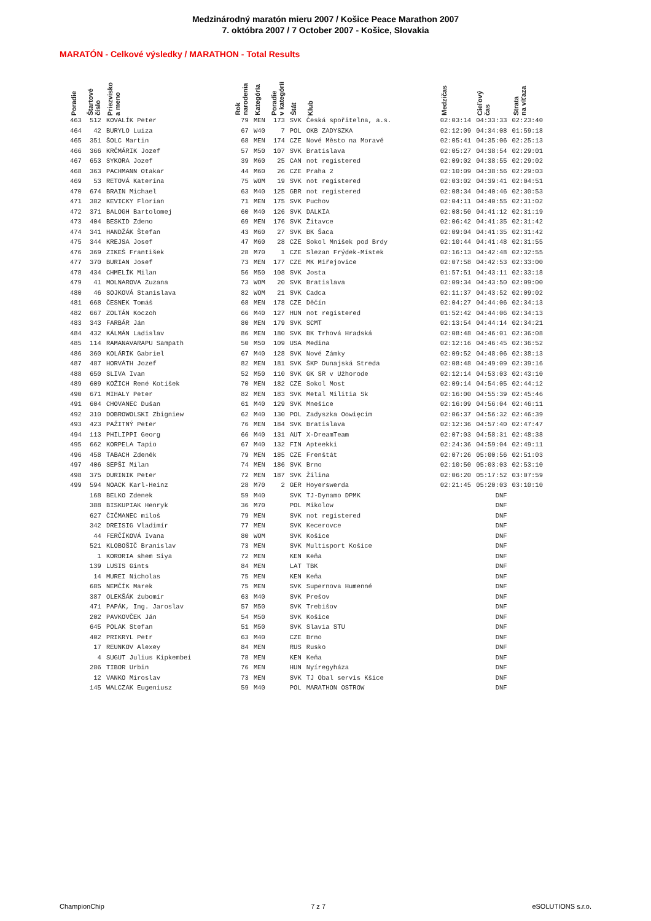Medzinárodný maratón mieru 2007 / Košice Peace Marathon 2007
7. októbra 2007 / 7 October 2007 - Košice, Slovakia
MARATÓN - Celkové výsledky / MARATHON - Total Results
| Poradie | Štartové číslo | Priezvisko a meno | Rok narodenia | Kategória | Poradie v kategórii | Štát | Klub | Medzičas | Cieľový čas | Strata na víťaza |
| --- | --- | --- | --- | --- | --- | --- | --- | --- | --- | --- |
| 463 | 512 | KOVALÍK Peter | 79 | MEN | 173 | SVK | Česká spořitelna, a.s. | 02:03:14 | 04:33:33 | 02:23:40 |
| 464 | 42 | BURYLO Luiza | 67 | W40 | 7 | POL | OKB ZADYSZKA | 02:12:09 | 04:34:08 | 01:59:18 |
| 465 | 351 | ŠOLC Martin | 68 | MEN | 174 | CZE | Nové Město na Moravě | 02:05:41 | 04:35:06 | 02:25:13 |
| 466 | 366 | KRČMÁRIK Jozef | 57 | M50 | 107 | SVK | Bratislava | 02:05:27 | 04:38:54 | 02:29:01 |
| 467 | 653 | SYKORA Jozef | 39 | M60 | 25 | CAN | not registered | 02:09:02 | 04:38:55 | 02:29:02 |
| 468 | 363 | PACHMANN Otakar | 44 | M60 | 26 | CZE | Praha 2 | 02:10:09 | 04:38:56 | 02:29:03 |
| 469 | 53 | RETOVÁ Katerina | 75 | WOM | 19 | SVK | not registered | 02:03:02 | 04:39:41 | 02:04:51 |
| 470 | 674 | BRAIN Michael | 63 | M40 | 125 | GBR | not registered | 02:08:34 | 04:40:46 | 02:30:53 |
| 471 | 382 | KEVICKY Florian | 71 | MEN | 175 | SVK | Puchov | 02:04:11 | 04:40:55 | 02:31:02 |
| 472 | 371 | BALOGH Bartolomej | 60 | M40 | 126 | SVK | DALKIA | 02:08:50 | 04:41:12 | 02:31:19 |
| 473 | 404 | BESKID Zdeno | 69 | MEN | 176 | SVK | Žitavce | 02:06:42 | 04:41:35 | 02:31:42 |
| 474 | 341 | HANDŽÁK Štefan | 43 | M60 | 27 | SVK | BK Šaca | 02:09:04 | 04:41:35 | 02:31:42 |
| 475 | 344 | KREJSA Josef | 47 | M60 | 28 | CZE | Sokol Mníšek pod Brdy | 02:10:44 | 04:41:48 | 02:31:55 |
| 476 | 369 | ZIKEŠ František | 28 | M70 | 1 | CZE | Slezan Frýdek-Místek | 02:16:13 | 04:42:48 | 02:32:55 |
| 477 | 370 | BURIAN Josef | 73 | MEN | 177 | CZE | MK Miřejovice | 02:07:58 | 04:42:53 | 02:33:00 |
| 478 | 434 | CHMELÍK Milan | 56 | M50 | 108 | SVK | Josta | 01:57:51 | 04:43:11 | 02:33:18 |
| 479 | 41 | MOLNAROVA Zuzana | 73 | WOM | 20 | SVK | Bratislava | 02:09:34 | 04:43:50 | 02:09:00 |
| 480 | 46 | SOJKOVÁ Stanislava | 82 | WOM | 21 | SVK | Cadca | 02:11:37 | 04:43:52 | 02:09:02 |
| 481 | 668 | ČESNEK Tomáš | 68 | MEN | 178 | CZE | Děčín | 02:04:27 | 04:44:06 | 02:34:13 |
| 482 | 667 | ZOLTÁN Koczoh | 66 | M40 | 127 | HUN | not registered | 01:52:42 | 04:44:06 | 02:34:13 |
| 483 | 343 | FARBÁR Ján | 80 | MEN | 179 | SVK | SCMT | 02:13:54 | 04:44:14 | 02:34:21 |
| 484 | 432 | KÁLMÁN Ladislav | 86 | MEN | 180 | SVK | BK Trhová Hradská | 02:08:48 | 04:46:01 | 02:36:08 |
| 485 | 114 | RAMANAVARAPU Sampath | 50 | M50 | 109 | USA | Medina | 02:12:16 | 04:46:45 | 02:36:52 |
| 486 | 360 | KOLÁRIK Gabriel | 67 | M40 | 128 | SVK | Nové Zámky | 02:09:52 | 04:48:06 | 02:38:13 |
| 487 | 487 | HORVÁTH Jozef | 82 | MEN | 181 | SVK | ŠKP Dunajská Streda | 02:08:48 | 04:49:09 | 02:39:16 |
| 488 | 650 | SLIVA Ivan | 52 | M50 | 110 | SVK | GK SR v Užhorode | 02:12:14 | 04:53:03 | 02:43:10 |
| 489 | 609 | KOŽICH René Kotíšek | 70 | MEN | 182 | CZE | Sokol Most | 02:09:14 | 04:54:05 | 02:44:12 |
| 490 | 671 | MIHALY Peter | 82 | MEN | 183 | SVK | Metal Militia Sk | 02:16:00 | 04:55:39 | 02:45:46 |
| 491 | 604 | CHOVANEC Dušan | 61 | M40 | 129 | SVK | Mnešice | 02:16:09 | 04:56:04 | 02:46:11 |
| 492 | 310 | DOBROWOLSKI Zbigniew | 62 | M40 | 130 | POL | Zadyszka Oowięcim | 02:06:37 | 04:56:32 | 02:46:39 |
| 493 | 423 | PAŽITNÝ Peter | 76 | MEN | 184 | SVK | Bratislava | 02:12:36 | 04:57:40 | 02:47:47 |
| 494 | 113 | PHILIPPI Georg | 66 | M40 | 131 | AUT | X-DreamTeam | 02:07:03 | 04:58:31 | 02:48:38 |
| 495 | 662 | KORPELA Tapio | 67 | M40 | 132 | FIN | Apteekki | 02:24:36 | 04:59:04 | 02:49:11 |
| 496 | 458 | TABACH Zdeněk | 79 | MEN | 185 | CZE | Frenštát | 02:07:26 | 05:00:56 | 02:51:03 |
| 497 | 406 | SEPŠI Milan | 74 | MEN | 186 | SVK | Brno | 02:10:50 | 05:03:03 | 02:53:10 |
| 498 | 375 | DURINIK Peter | 72 | MEN | 187 | SVK | Žilina | 02:06:20 | 05:17:52 | 03:07:59 |
| 499 | 594 | NOACK Karl-Heinz | 28 | M70 | 2 | GER | Hoyerswerda | 02:21:45 | 05:20:03 | 03:10:10 |
| | 168 | BELKO Zdenek | 59 | M40 | | SVK | TJ-Dynamo DPMK | | DNF | |
| | 388 | BISKUPIAK Henryk | 36 | M70 | | POL | Mikolow | | DNF | |
| | 627 | ČIČMANEC miloš | 79 | MEN | | SVK | not registered | | DNF | |
| | 342 | DREISIG Vladimír | 77 | MEN | | SVK | Kecerovce | | DNF | |
| | 44 | FERČÍKOVÁ Ivana | 80 | WOM | | SVK | Košice | | DNF | |
| | 521 | KLOBOŠIČ Branislav | 73 | MEN | | SVK | Multisport Košice | | DNF | |
| | 1 | KORORIA shem Siya | 72 | MEN | | KEN | Keňa | | DNF | |
| | 139 | LUSIS Gints | 84 | MEN | | LAT | TBK | | DNF | |
| | 14 | MUREI Nicholas | 75 | MEN | | KEN | Keňa | | DNF | |
| | 685 | NEMČÍK Marek | 75 | MEN | | SVK | Supernova Humenné | | DNF | |
| | 387 | OLEKŠÁK źubomír | 63 | M40 | | SVK | Prešov | | DNF | |
| | 471 | PAPÁK, Ing. Jaroslav | 57 | M50 | | SVK | Trebišov | | DNF | |
| | 202 | PAVKOVČEK Ján | 54 | M50 | | SVK | Košice | | DNF | |
| | 645 | POLAK Stefan | 51 | M50 | | SVK | Slavia STU | | DNF | |
| | 402 | PRIKRYL Petr | 63 | M40 | | CZE | Brno | | DNF | |
| | 17 | REUNKOV Alexey | 84 | MEN | | RUS | Rusko | | DNF | |
| | 4 | SUGUT Julius Kipkembei | 78 | MEN | | KEN | Keňa | | DNF | |
| | 286 | TIBOR Urbin | 76 | MEN | | HUN | Nyíregyháza | | DNF | |
| | 12 | VANKO Miroslav | 73 | MEN | | SVK | TJ Obal servis Kšice | | DNF | |
| | 145 | WALCZAK Eugeniusz | 59 | M40 | | POL | MARATHON OSTROW | | DNF | |
ChampionChip 7 z 7 eSOLUTIONS s.r.o.